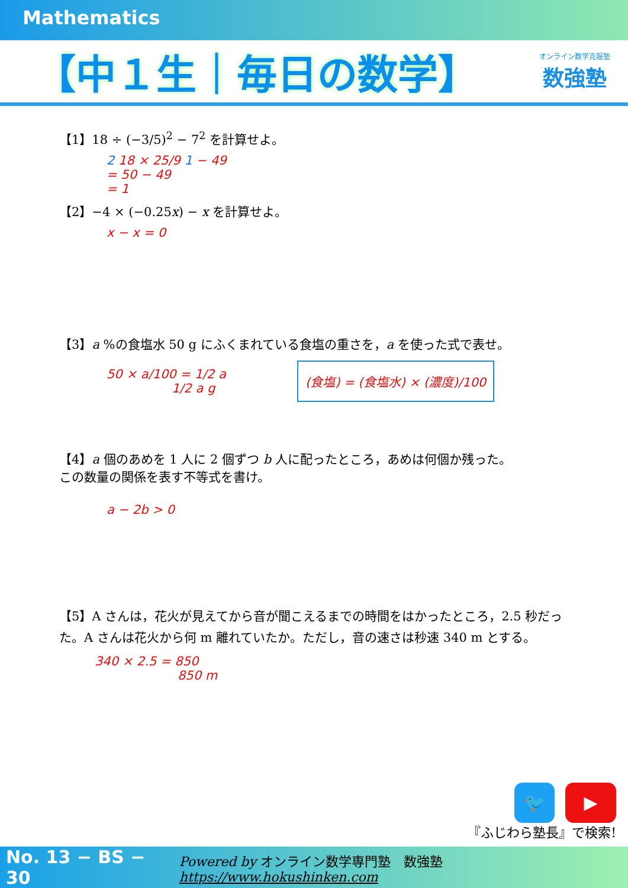Mathematics
【中１生｜毎日の数学】
オンライン数学克服塾
数強塾
【1】18 ÷ (−3/5)<sup>2</sup> − 7<sup>2</sup> を計算せよ。
2 18 × 25/9 1 − 49
= 50 − 49
= 1
【2】−4 × (−0.25x) − x を計算せよ。
x − x = 0
【3】a %の食塩水 50 g にふくまれている食塩の重さを，a を使った式で表せ。
50 × a/100 = 1/2 a
1/2 a g
(食塩) = (食塩水) × (濃度)/100
【4】a 個のあめを 1 人に 2 個ずつ b 人に配ったところ，あめは何個か残った。
この数量の関係を表す不等式を書け。
a − 2b > 0
【5】A さんは，花火が見えてから音が聞こえるまでの時間をはかったところ，2.5 秒だった。A さんは花火から何 m 離れていたか。ただし，音の速さは秒速 340 m とする。
340 × 2.5 = 850
850 m
🐦 ▶
『ふじわら塾長』で検索!
No. 13 − BS − 30 Powered by オンライン数学専門塾　数強塾 https://www.hokushinken.com